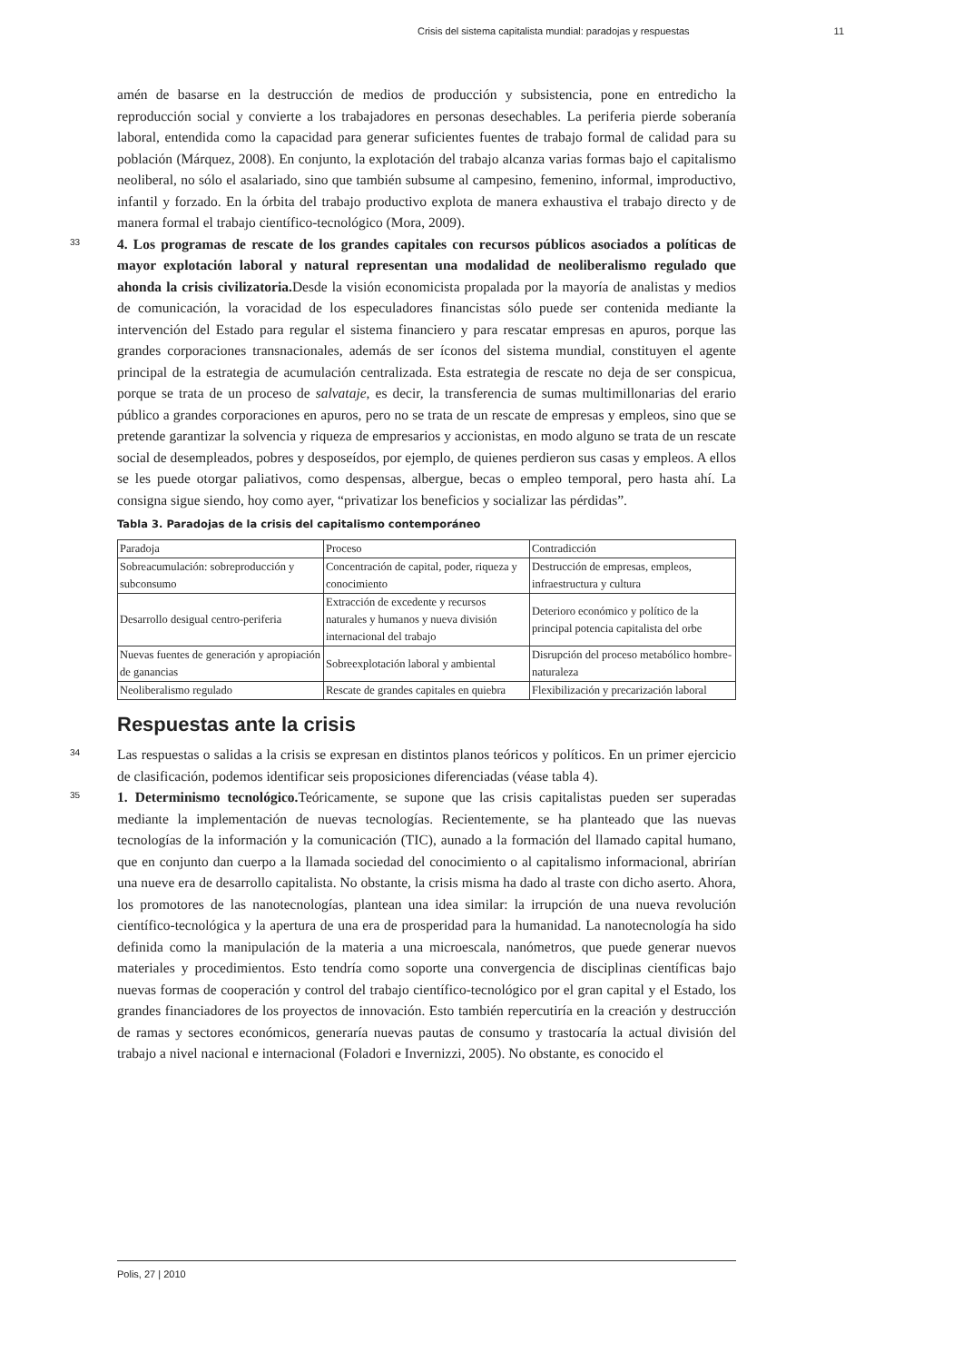Crisis del sistema capitalista mundial: paradojas y respuestas 11
amén de basarse en la destrucción de medios de producción y subsistencia, pone en entredicho la reproducción social y convierte a los trabajadores en personas desechables. La periferia pierde soberanía laboral, entendida como la capacidad para generar suficientes fuentes de trabajo formal de calidad para su población (Márquez, 2008). En conjunto, la explotación del trabajo alcanza varias formas bajo el capitalismo neoliberal, no sólo el asalariado, sino que también subsume al campesino, femenino, informal, improductivo, infantil y forzado. En la órbita del trabajo productivo explota de manera exhaustiva el trabajo directo y de manera formal el trabajo científico-tecnológico (Mora, 2009).
33 4. Los programas de rescate de los grandes capitales con recursos públicos asociados a políticas de mayor explotación laboral y natural representan una modalidad de neoliberalismo regulado que ahonda la crisis civilizatoria. Desde la visión economicista propalada por la mayoría de analistas y medios de comunicación, la voracidad de los especuladores financistas sólo puede ser contenida mediante la intervención del Estado para regular el sistema financiero y para rescatar empresas en apuros, porque las grandes corporaciones transnacionales, además de ser íconos del sistema mundial, constituyen el agente principal de la estrategia de acumulación centralizada. Esta estrategia de rescate no deja de ser conspicua, porque se trata de un proceso de salvataje, es decir, la transferencia de sumas multimillonarias del erario público a grandes corporaciones en apuros, pero no se trata de un rescate de empresas y empleos, sino que se pretende garantizar la solvencia y riqueza de empresarios y accionistas, en modo alguno se trata de un rescate social de desempleados, pobres y desposeídos, por ejemplo, de quienes perdieron sus casas y empleos. A ellos se les puede otorgar paliativos, como despensas, albergue, becas o empleo temporal, pero hasta ahí. La consigna sigue siendo, hoy como ayer, “privatizar los beneficios y socializar las pérdidas”.
Tabla 3. Paradojas de la crisis del capitalismo contemporáneo
| Paradoja | Proceso | Contradicción |
| Sobreacumulación: sobreproducción y subconsumo | Concentración de capital, poder, riqueza y conocimiento | Destrucción de empresas, empleos, infraestructura y cultura |
| Desarrollo desigual centro-periferia | Extracción de excedente y recursos naturales y humanos y nueva división internacional del trabajo | Deterioro económico y político de la principal potencia capitalista del orbe |
| Nuevas fuentes de generación y apropiación de ganancias | Sobreexplotación laboral y ambiental | Disrupción del proceso metabólico hombre-naturaleza |
| Neoliberalismo regulado | Rescate de grandes capitales en quiebra | Flexibilización y precarización laboral |
Respuestas ante la crisis
34 Las respuestas o salidas a la crisis se expresan en distintos planos teóricos y políticos. En un primer ejercicio de clasificación, podemos identificar seis proposiciones diferenciadas (véase tabla 4).
35 1. Determinismo tecnológico. Teóricamente, se supone que las crisis capitalistas pueden ser superadas mediante la implementación de nuevas tecnologías. Recientemente, se ha planteado que las nuevas tecnologías de la información y la comunicación (TIC), aunado a la formación del llamado capital humano, que en conjunto dan cuerpo a la llamada sociedad del conocimiento o al capitalismo informacional, abrirían una nueve era de desarrollo capitalista. No obstante, la crisis misma ha dado al traste con dicho aserto. Ahora, los promotores de las nanotecnologías, plantean una idea similar: la irrupción de una nueva revolución científico-tecnológica y la apertura de una era de prosperidad para la humanidad. La nanotecnología ha sido definida como la manipulación de la materia a una microescala, nanómetros, que puede generar nuevos materiales y procedimientos. Esto tendría como soporte una convergencia de disciplinas científicas bajo nuevas formas de cooperación y control del trabajo científico-tecnológico por el gran capital y el Estado, los grandes financiadores de los proyectos de innovación. Esto también repercutiría en la creación y destrucción de ramas y sectores económicos, generaría nuevas pautas de consumo y trastocaría la actual división del trabajo a nivel nacional e internacional (Foladori e Invernizzi, 2005). No obstante, es conocido el
Polis, 27 | 2010